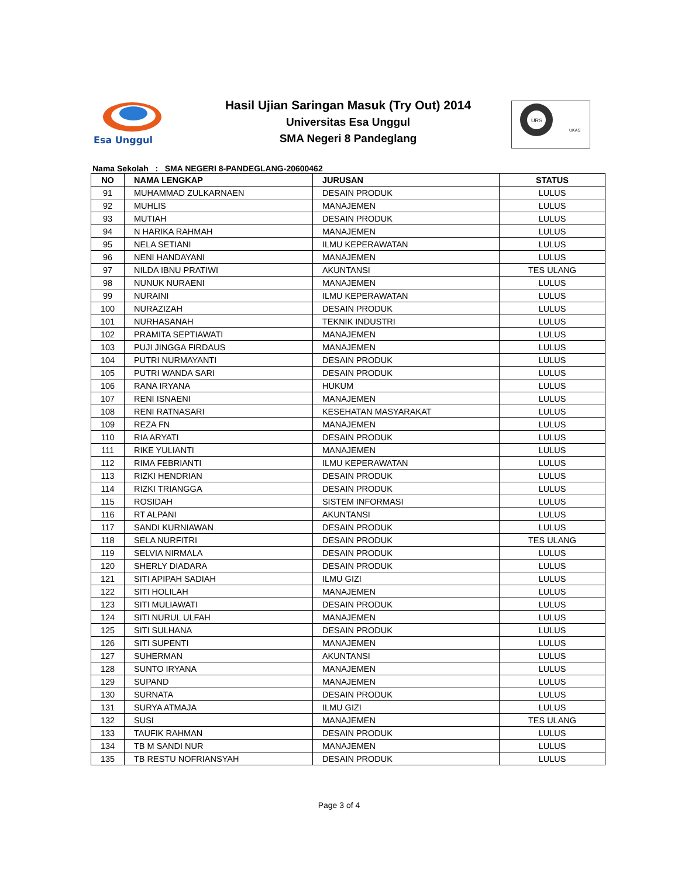Esa Unggul
Hasil Ujian Saringan Masuk (Try Out) 2014
Universitas Esa Unggul
SMA Negeri 8 Pandeglang
URS
UKAS
Nama Sekolah : SMA NEGERI 8-PANDEGLANG-20600462
| NO | NAMA LENGKAP | JURUSAN | STATUS |
| --- | --- | --- | --- |
| 91 | MUHAMMAD ZULKARNAEN | DESAIN PRODUK | LULUS |
| 92 | MUHLIS | MANAJEMEN | LULUS |
| 93 | MUTIAH | DESAIN PRODUK | LULUS |
| 94 | N HARIKA RAHMAH | MANAJEMEN | LULUS |
| 95 | NELA SETIANI | ILMU KEPERAWATAN | LULUS |
| 96 | NENI HANDAYANI | MANAJEMEN | LULUS |
| 97 | NILDA IBNU PRATIWI | AKUNTANSI | TES ULANG |
| 98 | NUNUK NURAENI | MANAJEMEN | LULUS |
| 99 | NURAINI | ILMU KEPERAWATAN | LULUS |
| 100 | NURAZIZAH | DESAIN PRODUK | LULUS |
| 101 | NURHASANAH | TEKNIK INDUSTRI | LULUS |
| 102 | PRAMITA SEPTIAWATI | MANAJEMEN | LULUS |
| 103 | PUJI JINGGA FIRDAUS | MANAJEMEN | LULUS |
| 104 | PUTRI NURMAYANTI | DESAIN PRODUK | LULUS |
| 105 | PUTRI WANDA SARI | DESAIN PRODUK | LULUS |
| 106 | RANA IRYANA | HUKUM | LULUS |
| 107 | RENI ISNAENI | MANAJEMEN | LULUS |
| 108 | RENI RATNASARI | KESEHATAN MASYARAKAT | LULUS |
| 109 | REZA FN | MANAJEMEN | LULUS |
| 110 | RIA ARYATI | DESAIN PRODUK | LULUS |
| 111 | RIKE YULIANTI | MANAJEMEN | LULUS |
| 112 | RIMA FEBRIANTI | ILMU KEPERAWATAN | LULUS |
| 113 | RIZKI HENDRIAN | DESAIN PRODUK | LULUS |
| 114 | RIZKI TRIANGGA | DESAIN PRODUK | LULUS |
| 115 | ROSIDAH | SISTEM INFORMASI | LULUS |
| 116 | RT ALPANI | AKUNTANSI | LULUS |
| 117 | SANDI KURNIAWAN | DESAIN PRODUK | LULUS |
| 118 | SELA NURFITRI | DESAIN PRODUK | TES ULANG |
| 119 | SELVIA NIRMALA | DESAIN PRODUK | LULUS |
| 120 | SHERLY DIADARA | DESAIN PRODUK | LULUS |
| 121 | SITI APIPAH SADIAH | ILMU GIZI | LULUS |
| 122 | SITI HOLILAH | MANAJEMEN | LULUS |
| 123 | SITI MULIAWATI | DESAIN PRODUK | LULUS |
| 124 | SITI NURUL ULFAH | MANAJEMEN | LULUS |
| 125 | SITI SULHANA | DESAIN PRODUK | LULUS |
| 126 | SITI SUPENTI | MANAJEMEN | LULUS |
| 127 | SUHERMAN | AKUNTANSI | LULUS |
| 128 | SUNTO IRYANA | MANAJEMEN | LULUS |
| 129 | SUPAND | MANAJEMEN | LULUS |
| 130 | SURNATA | DESAIN PRODUK | LULUS |
| 131 | SURYA ATMAJA | ILMU GIZI | LULUS |
| 132 | SUSI | MANAJEMEN | TES ULANG |
| 133 | TAUFIK RAHMAN | DESAIN PRODUK | LULUS |
| 134 | TB M SANDI NUR | MANAJEMEN | LULUS |
| 135 | TB RESTU NOFRIANSYAH | DESAIN PRODUK | LULUS |
Page 3 of 4